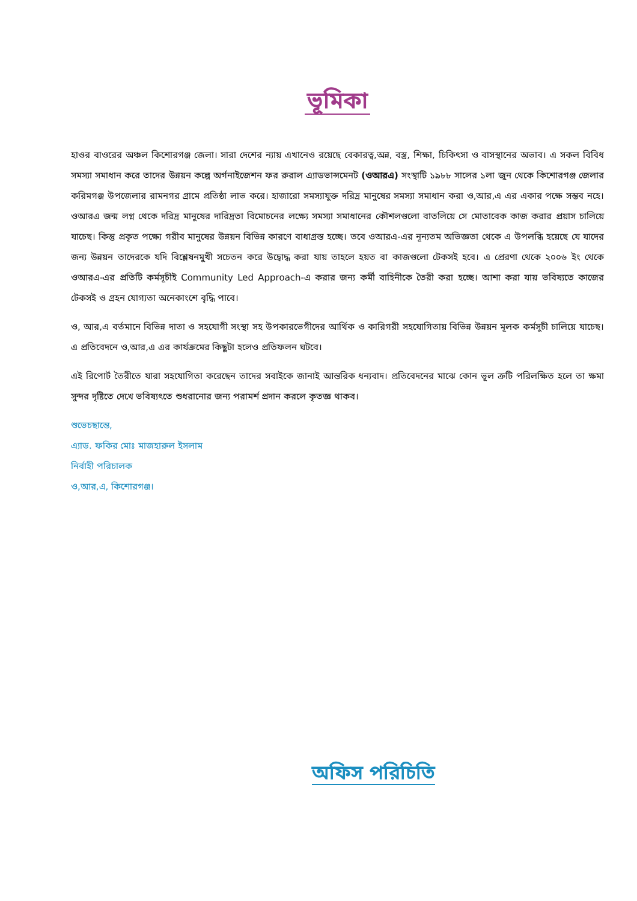ভূমিকা
হাওর বাওরের অঞ্চল কিশোরগঞ্জ জেলা। সারা দেশের ন্যায় এখানেও রয়েছে বেকারত্ব,অন্ন, বস্ত্র, শিক্ষা, চিকিৎসা ও বাসস্থানের অভাব। এ সকল বিবিধ সমস্যা সমাধান করে তাদের উন্নয়ন কল্পে অর্গনাইজেশন ফর রুরাল এ্যাডভান্সমেনট (ওআরএ) সংস্থাটি ১৯৮৮ সালের ১লা জুন থেকে কিশোরগঞ্জ জেলার করিমগঞ্জ উপজেলার রামনগর গ্রামে প্রতিষ্ঠা লাভ করে। হাজারো সমস্যাযুক্ত দরিদ্র মানুষের সমস্যা সমাধান করা ও,আর,এ এর একার পক্ষে সম্ভব নহে। ওআরএ জন্ম লগ্ন থেকে দরিদ্র মানুষের দারিদ্রতা বিমোচনের লক্ষ্যে সমস্যা সমাধানের কৌশলগুলো বাতলিয়ে সে মোতাবেক কাজ করার প্রয়াস চালিয়ে যাচেছ। কিন্তু প্রকৃত পক্ষ্যে গরীব মানুষের উন্নয়ন বিভিন্ন কারণে বাধাগ্রস্ত হচ্ছে। তবে ওআরএ-এর নূন্যতম অভিজ্ঞতা থেকে এ উপলব্ধি হয়েছে যে যাদের জন্য উন্নয়ন তাদেরকে যদি বিশ্লেষনমুখী সচেতন করে উদ্বোদ্ধ করা যায় তাহলে হয়ত বা কাজগুলো টেকসই হবে। এ প্রেরণা থেকে ২০০৬ ইং থেকে ওআরএ-এর প্রতিটি কর্মসূচীই Community Led Approach-এ করার জন্য কর্মী বাহিনীকে তৈরী করা হচ্ছে। আশা করা যায় ভবিষ্যতে কাজের টেকসই ও গ্রহন যোগ্যতা অনেকাংশে বৃদ্ধি পাবে।
ও, আর,এ বর্তমানে বিভিন্ন দাতা ও সহযোগী সংস্থা সহ উপকারভেগীদের আর্থিক ও কারিগরী সহযোগিতায় বিভিন্ন উন্নয়ন মূলক কর্মসুচী চালিয়ে যাচেছ। এ প্রতিবেদনে ও,আর,এ এর কার্যক্রমের কিছুটা হলেও প্রতিফলন ঘটবে।
এই রিপোর্ট তৈরীতে যারা সহযোগিতা করেছেন তাদের সবাইকে জানাই আন্তরিক ধন্যবাদ। প্রতিবেদনের মাঝে কোন ভূল ত্রুটি পরিলক্ষিত হলে তা ক্ষমা সুন্দর দৃষ্টিতে দেখে ভবিষ্যৎতে শুধরানোর জন্য পরামর্শ প্রদান করলে কৃতজ্ঞ থাকব।
শুভেচছান্তে,
এ্যাড. ফকির মোঃ মাজহারুল ইসলাম
নির্বাহী পরিচালক
ও,আর,এ, কিশোরগঞ্জ।
অফিস পরিচিতি